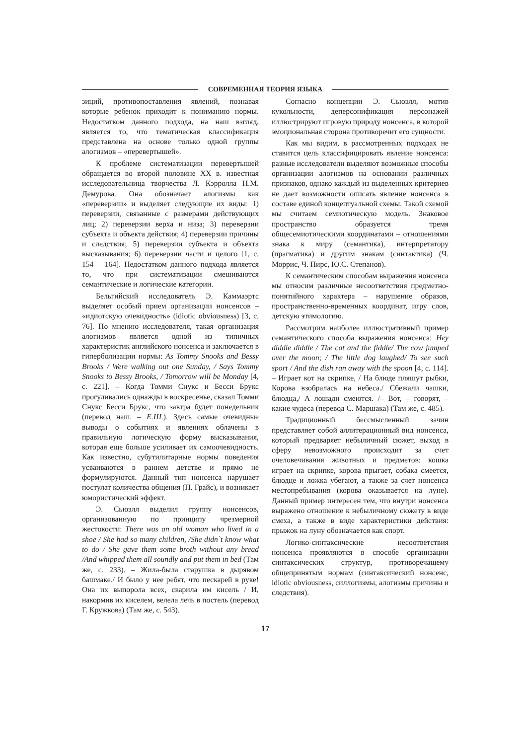СОВРЕМЕННАЯ ТЕОРИЯ ЯЗЫКА
зиций, противопоставления явлений, познавая которые ребенок приходит к пониманию нормы. Недостатком данного подхода, на наш взгляд, является то, что тематическая классификация представлена на основе только одной группы алогизмов – «перевертышей».
К проблеме систематизации перевертышей обращается во второй половине XX в. известная исследовательница творчества Л. Кэрролла Н.М. Демурова. Она обозначает алогизмы как «переверзии» и выделяет следующие их виды: 1) переверзии, связанные с размерами действующих лиц; 2) переверзии верха и низа; 3) переверзии субъекта и объекта действия; 4) переверзии причины и следствия; 5) переверзии субъекта и объекта высказывания; 6) переверзии части и целого [1, с. 154 – 164]. Недостатком данного подхода является то, что при систематизации смешиваются семантические и логические категории.
Бельгийский исследователь Э. Каммаэртс выделяет особый прием организации нонсенсов – «идиотскую очевидность» (idiotic obviousness) [3, с. 76]. По мнению исследователя, такая организация алогизмов является одной из типичных характеристик английского нонсенса и заключается в гиперболизации нормы: As Tommy Snooks and Bessy Brooks / Were walking out one Sunday, / Says Tommy Snooks to Bessy Brooks, / Tomorrow will be Monday [4, с. 221]. – Когда Томми Снукс и Бесси Брукс прогуливались однажды в воскресенье, сказал Томми Снукс Бесси Брукс, что завтра будет понедельник (перевод наш. – Е.Ш.). Здесь самые очевидные выводы о событиях и явлениях облачены в правильную логическую форму высказывания, которая еще больше усиливает их самоочевидность. Как известно, субутилитарные нормы поведения усваиваются в раннем детстве и прямо не формулируются. Данный тип нонсенса нарушает постулат количества общения (П. Грайс), и возникает юмористический эффект.
Э. Сьюэлл выделил группу нонсенсов, организованную по принципу чрезмерной жестокости: There was an old woman who lived in a shoe / She had so many children, /She didn`t know what to do / She gave them some broth without any bread /And whipped them all soundly and put them in bed (Там же, с. 233). – Жила-была старушка в дырявом башмаке./ И было у нее ребят, что пескарей в руке! Она их выпорола всех, сварила им кисель / И, накормив их киселем, велела лечь в постель (перевод Г. Кружкова) (Там же, с. 543).
Согласно концепции Э. Сьюэлл, мотив кукольности, деперсонификация персонажей иллюстрируют игровую природу нонсенса, в которой эмоциональная сторона противоречит его сущности.
Как мы видим, в рассмотренных подходах не ставится цель классифицировать явление нонсенса: разные исследователи выделяют возможные способы организации алогизмов на основании различных признаков, однако каждый из выделенных критериев не дает возможности описать явление нонсенса в составе единой концептуальной схемы. Такой схемой мы считаем семиотическую модель. Знаковое пространство образуется тремя общесемиотическими координатами – отношениями знака к миру (семантика), интерпретатору (прагматика) и другим знакам (синтактика) (Ч. Моррис, Ч. Пирс, Ю.С. Степанов).
К семантическим способам выражения нонсенса мы относим различные несоответствия предметно-понятийного характера – нарушение образов, пространственно-временных координат, игру слов, детскую этимологию.
Рассмотрим наиболее иллюстративный пример семантического способа выражения нонсенса: Hey diddle diddle / The cat and the fiddle/ The cow jumped over the moon; / The little dog laughed/ To see such sport / And the dish ran away with the spoon [4, с. 114]. – Играет кот на скрипке, / На блюде пляшут рыбки, Корова взобралась на небеса./ Сбежали чашки, блюдца,/ А лошади смеются. /– Вот, – говорят, – какие чудеса (перевод С. Маршака) (Там же, с. 485).
Традиционный бессмысленный зачин представляет собой аллитерационный вид нонсенса, который предваряет небыличный сюжет, выход в сферу невозможного происходит за счет очеловечивания животных и предметов: кошка играет на скрипке, корова прыгает, собака смеется, блюдце и ложка убегают, а также за счет нонсенса местопребывания (корова оказывается на луне). Данный пример интересен тем, что внутри нонсенса выражено отношение к небыличному сюжету в виде смеха, а также в виде характеристики действия: прыжок на луну обозначается как спорт.
Логико-синтаксические несоответствия нонсенса проявляются в способе организации синтаксических структур, противоречащему общепринятым нормам (синтаксический нонсенс, idiotic obviousness, силлогизмы, алогизмы причины и следствия).
17